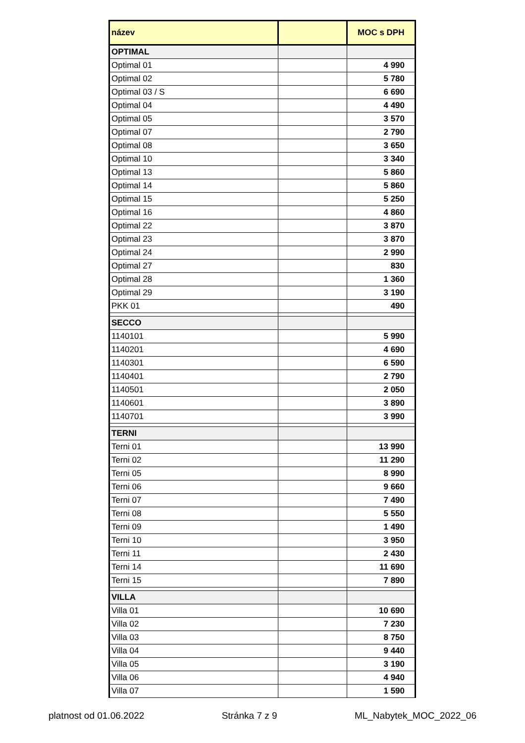| název | | MOC s DPH |
| --- | --- | --- |
| OPTIMAL | | |
| Optimal 01 | | 4 990 |
| Optimal 02 | | 5 780 |
| Optimal 03 / S | | 6 690 |
| Optimal 04 | | 4 490 |
| Optimal 05 | | 3 570 |
| Optimal 07 | | 2 790 |
| Optimal 08 | | 3 650 |
| Optimal 10 | | 3 340 |
| Optimal 13 | | 5 860 |
| Optimal 14 | | 5 860 |
| Optimal 15 | | 5 250 |
| Optimal 16 | | 4 860 |
| Optimal 22 | | 3 870 |
| Optimal 23 | | 3 870 |
| Optimal 24 | | 2 990 |
| Optimal 27 | | 830 |
| Optimal 28 | | 1 360 |
| Optimal 29 | | 3 190 |
| PKK 01 | | 490 |
| SECCO | | |
| 1140101 | | 5 990 |
| 1140201 | | 4 690 |
| 1140301 | | 6 590 |
| 1140401 | | 2 790 |
| 1140501 | | 2 050 |
| 1140601 | | 3 890 |
| 1140701 | | 3 990 |
| TERNI | | |
| Terni 01 | | 13 990 |
| Terni 02 | | 11 290 |
| Terni 05 | | 8 990 |
| Terni 06 | | 9 660 |
| Terni 07 | | 7 490 |
| Terni 08 | | 5 550 |
| Terni 09 | | 1 490 |
| Terni 10 | | 3 950 |
| Terni 11 | | 2 430 |
| Terni 14 | | 11 690 |
| Terni 15 | | 7 890 |
| VILLA | | |
| Villa 01 | | 10 690 |
| Villa 02 | | 7 230 |
| Villa 03 | | 8 750 |
| Villa 04 | | 9 440 |
| Villa 05 | | 3 190 |
| Villa 06 | | 4 940 |
| Villa 07 | | 1 590 |
platnost od 01.06.2022 Stránka 7 z 9 ML_Nabytek_MOC_2022_06